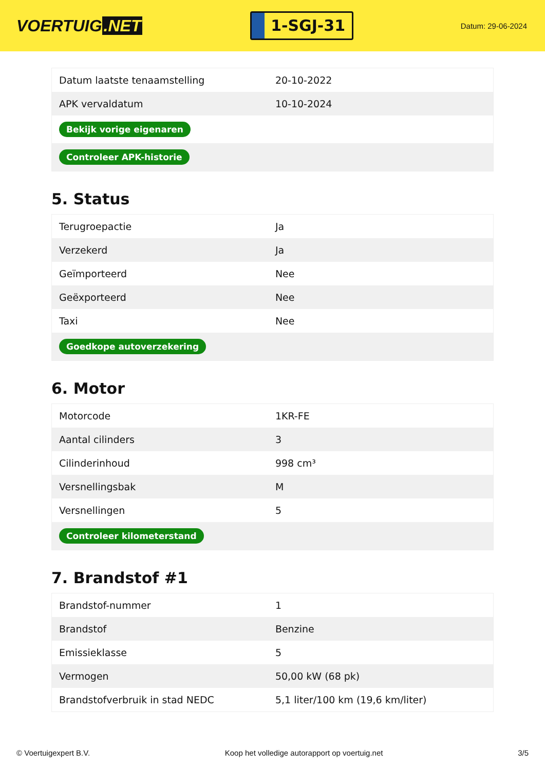VOERTUIG.NET
1-SGJ-31
Datum: 29-06-2024
| Datum laatste tenaamstelling | 20-10-2022 |
| APK vervaldatum | 10-10-2024 |
| Bekijk vorige eigenaren | |
| Controleer APK-historie | |
5. Status
| Terugroepactie | Ja |
| Verzekerd | Ja |
| Geïmporteerd | Nee |
| Geëxporteerd | Nee |
| Taxi | Nee |
| Goedkope autoverzekering | |
6. Motor
| Motorcode | 1KR-FE |
| Aantal cilinders | 3 |
| Cilinderinhoud | 998 cm³ |
| Versnellingsbak | M |
| Versnellingen | 5 |
| Controleer kilometerstand | |
7. Brandstof #1
| Brandstof-nummer | 1 |
| Brandstof | Benzine |
| Emissieklasse | 5 |
| Vermogen | 50,00 kW (68 pk) |
| Brandstofverbruik in stad NEDC | 5,1 liter/100 km (19,6 km/liter) |
© Voertuigexpert B.V. Koop het volledige autorapport op voertuig.net 3/5